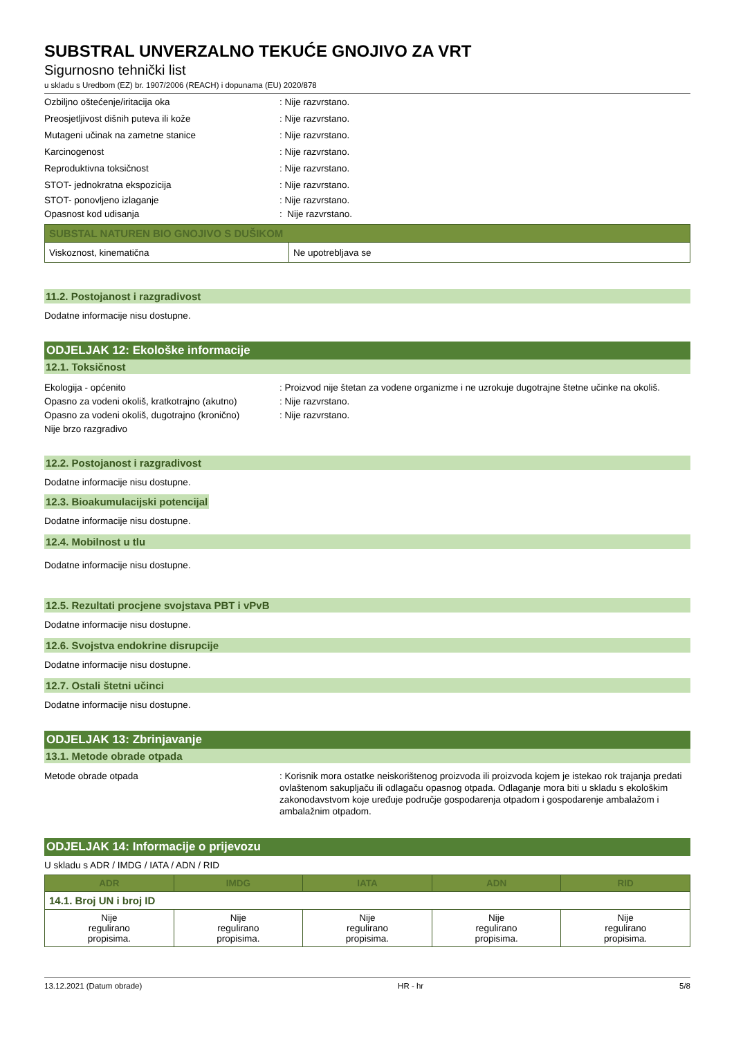SUBSTRAL UNVERZALNO TEKUĆE GNOJIVO ZA VRT
Sigurnosno tehnički list
u skladu s Uredbom (EZ) br. 1907/2006 (REACH) i dopunama (EU) 2020/878
Ozbiljno oštećenje/iritacija oka : Nije razvrstano.
Preosjetljivost dišnih puteva ili kože : Nije razvrstano.
Mutageni učinak na zametne stanice : Nije razvrstano.
Karcinogenost : Nije razvrstano.
Reproduktivna toksičnost : Nije razvrstano.
STOT- jednokratna ekspozicija : Nije razvrstano.
STOT- ponovljeno izlaganje : Nije razvrstano.
Opasnost kod udisanja : Nije razvrstano.
| SUBSTAL NATUREN BIO GNOJIVO S DUŠIKOM | |
| --- | --- |
| Viskoznost, kinematična | Ne upotrebljava se |
11.2. Postojanost i razgradivost
Dodatne informacije nisu dostupne.
ODJELJAK 12: Ekološke informacije
12.1. Toksičnost
Ekologija - općenito : Proizvod nije štetan za vodene organizme i ne uzrokuje dugotrajne štetne učinke na okoliš.
Opasno za vodeni okoliš, kratkotrajno (akutno)
: Nije razvrstano.
Opasno za vodeni okoliš, dugotrajno (kronično)
: Nije razvrstano.
Nije brzo razgradivo
12.2. Postojanost i razgradivost
Dodatne informacije nisu dostupne.
12.3. Bioakumulacijski potencijal
Dodatne informacije nisu dostupne.
12.4. Mobilnost u tlu
Dodatne informacije nisu dostupne.
12.5. Rezultati procjene svojstava PBT i vPvB
Dodatne informacije nisu dostupne.
12.6. Svojstva endokrine disrupcije
Dodatne informacije nisu dostupne.
12.7. Ostali štetni učinci
Dodatne informacije nisu dostupne.
ODJELJAK 13: Zbrinjavanje
13.1. Metode obrade otpada
Metode obrade otpada : Korisnik mora ostatke neiskorištenog proizvoda ili proizvoda kojem je istekao rok trajanja predati ovlaštenom sakupljaču ili odlagaču opasnog otpada. Odlaganje mora biti u skladu s ekološkim zakonodavstvom koje uređuje područje gospodarenja otpadom i gospodarenje ambalažom i ambalažnim otpadom.
ODJELJAK 14: Informacije o prijevozu
U skladu s ADR / IMDG / IATA / ADN / RID
| ADR | IMDG | IATA | ADN | RID |
| --- | --- | --- | --- | --- |
| 14.1. Broj UN i broj ID | | | | |
| Nije regulirano propisima. | Nije regulirano propisima. | Nije regulirano propisima. | Nije regulirano propisima. | Nije regulirano propisima. |
13.12.2021 (Datum obrade) HR - hr 5/8